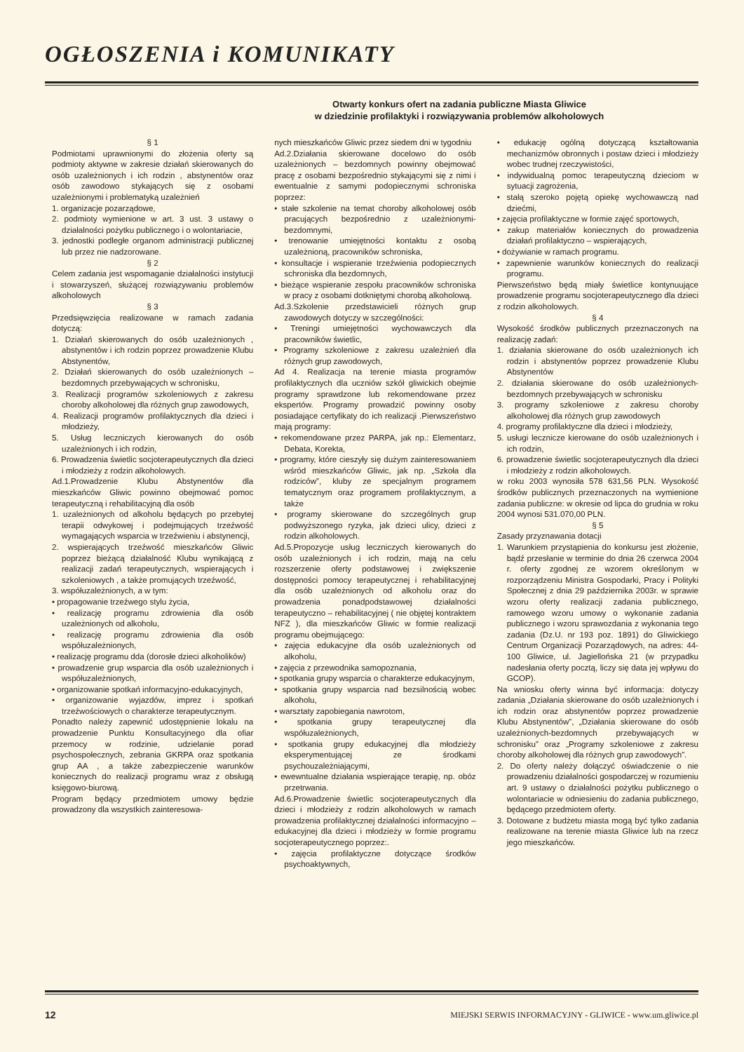OGŁOSZENIA i KOMUNIKATY
Otwarty konkurs ofert na zadania publiczne Miasta Gliwice
w dziedzinie profilaktyki i rozwiązywania problemów alkoholowych
§ 1
Podmiotami uprawnionymi do złożenia oferty są podmioty aktywne w zakresie działań skierowanych do osób uzależnionych i ich rodzin , abstynentów oraz osób zawodowo stykających się z osobami uzależnionymi i problematyką uzależnień
1. organizacje pozarządowe,
2. podmioty wymienione w art. 3 ust. 3 ustawy o działalności pożytku publicznego i o wolontariacie,
3. jednostki podległe organom administracji publicznej lub przez nie nadzorowane.
§ 2
Celem zadania jest wspomaganie działalności instytucji i stowarzyszeń, służącej rozwiązywaniu problemów alkoholowych
§ 3
Przedsięwzięcia realizowane w ramach zadania dotyczą:
1. Działań skierowanych do osób uzależnionych , abstynentów i ich rodzin poprzez prowadzenie Klubu Abstynentów,
2. Działań skierowanych do osób uzależnionych – bezdomnych przebywających w schronisku,
3. Realizacji programów szkoleniowych z zakresu choroby alkoholowej dla różnych grup zawodowych,
4. Realizacji programów profilaktycznych dla dzieci i młodzieży,
5. Usług leczniczych kierowanych do osób uzależnionych i ich rodzin,
6. Prowadzenia świetlic socjoterapeutycznych dla dzieci i młodzieży z rodzin alkoholowych.
Ad.1.Prowadzenie Klubu Abstynentów dla mieszkańców Gliwic powinno obejmować pomoc terapeutyczną i rehabilitacyjną dla osób
1. uzależnionych od alkoholu będących po przebytej terapii odwykowej i podejmujących trzeźwość wymagających wsparcia w trzeźwieniu i abstynencji,
2. wspierających trzeźwość mieszkańców Gliwic poprzez bieżącą działalność Klubu wynikającą z realizacji zadań terapeutycznych, wspierających i szkoleniowych , a także promujących trzeźwość,
3. współuzależnionych, a w tym:
• propagowanie trzeźwego stylu życia,
• realizację programu zdrowienia dla osób uzależnionych od alkoholu,
• realizację programu zdrowienia dla osób współuzależnionych,
• realizację programu dda (dorosłe dzieci alkoholików)
• prowadzenie grup wsparcia dla osób uzależnionych i współuzależnionych,
• organizowanie spotkań informacyjno-edukacyjnych,
• organizowanie wyjazdów, imprez i spotkań trzeźwościowych o charakterze terapeutycznym.
Ponadto należy zapewnić udostępnienie lokalu na prowadzenie Punktu Konsultacyjnego dla ofiar przemocy w rodzinie, udzielanie porad psychospołecznych, zebrania GKRPA oraz spotkania grup AA , a także zabezpieczenie warunków koniecznych do realizacji programu wraz z obsługą księgowo-biurową.
Program będący przedmiotem umowy będzie prowadzony dla wszystkich zainteresowa-
nych mieszkańców Gliwic przez siedem dni w tygodniu
Ad.2.Działania skierowane docelowo do osób uzależnionych – bezdomnych powinny obejmować pracę z osobami bezpośrednio stykającymi się z nimi i ewentualnie z samymi podopiecznymi schroniska poprzez:
• stałe szkolenie na temat choroby alkoholowej osób pracujących bezpośrednio z uzależnionymi-bezdomnymi,
• trenowanie umiejętności kontaktu z osobą uzależnioną, pracowników schroniska,
• konsultacje i wspieranie trzeźwienia podopiecznych schroniska dla bezdomnych,
• bieżące wspieranie zespołu pracowników schroniska w pracy z osobami dotkniętymi chorobą alkoholową.
Ad.3.Szkolenie przedstawicieli różnych grup zawodowych dotyczy w szczególności:
• Treningi umiejętności wychowawczych dla pracowników świetlic,
• Programy szkoleniowe z zakresu uzależnień dla różnych grup zawodowych,
Ad 4. Realizacja na terenie miasta programów profilaktycznych dla uczniów szkół gliwickich obejmie programy sprawdzone lub rekomendowane przez ekspertów. Programy prowadzić powinny osoby posiadające certyfikaty do ich realizacji .Pierwszeństwo mają programy:
• rekomendowane przez PARPA, jak np.: Elementarz, Debata, Korekta,
• programy, które cieszyły się dużym zainteresowaniem wśród mieszkańców Gliwic, jak np. „Szkoła dla rodziców”, kluby ze specjalnym programem tematycznym oraz programem profilaktycznym, a także
• programy skierowane do szczególnych grup podwyższonego ryzyka, jak dzieci ulicy, dzieci z rodzin alkoholowych.
Ad.5.Propozycje usług leczniczych kierowanych do osób uzależnionych i ich rodzin, mają na celu rozszerzenie oferty podstawowej i zwiększenie dostępności pomocy terapeutycznej i rehabilitacyjnej dla osób uzależnionych od alkoholu oraz do prowadzenia ponadpodstawowej działalności terapeutyczno – rehabilitacyjnej ( nie objętej kontraktem NFZ ), dla mieszkańców Gliwic w formie realizacji programu obejmującego:
• zajęcia edukacyjne dla osób uzależnionych od alkoholu,
• zajęcia z przewodnika samopoznania,
• spotkania grupy wsparcia o charakterze edukacyjnym,
• spotkania grupy wsparcia nad bezsilnością wobec alkoholu,
• warsztaty zapobiegania nawrotom,
• spotkania grupy terapeutycznej dla współuzależnionych,
• spotkania grupy edukacyjnej dla młodzieży eksperymentującej ze środkami psychouzależniającymi,
• ewewntualne działania wspierające terapię, np. obóz przetrwania.
Ad.6.Prowadzenie świetlic socjoterapeutycznych dla dzieci i młodzieży z rodzin alkoholowych w ramach prowadzenia profilaktycznej działalności informacyjno – edukacyjnej dla dzieci i młodzieży w formie programu socjoterapeutycznego poprzez:.
• zajęcia profilaktyczne dotyczące środków psychoaktywnych,
• edukację ogólną dotyczącą kształtowania mechanizmów obronnych i postaw dzieci i młodzieży wobec trudnej rzeczywistości,
• indywidualną pomoc terapeutyczną dzieciom w sytuacji zagrożenia,
• stałą szeroko pojętą opiekę wychowawczą nad dziećmi,
• zajęcia profilaktyczne w formie zajęć sportowych,
• zakup materiałów koniecznych do prowadzenia działań profilaktyczno – wspierających,
• dożywianie w ramach programu.
• zapewnienie warunków koniecznych do realizacji programu.
Pierwszeństwo będą miały świetlice kontynuujące prowadzenie programu socjoterapeutycznego dla dzieci z rodzin alkoholowych.
§ 4
Wysokość środków publicznych przeznaczonych na realizację zadań:
1. działania skierowane do osób uzależnionych ich rodzin i abstynentów poprzez prowadzenie Klubu Abstynentów
2. działania skierowane do osób uzależnionych-bezdomnych przebywających w schronisku
3. programy szkoleniowe z zakresu choroby alkoholowej dla różnych grup zawodowych
4. programy profilaktyczne dla dzieci i młodzieży,
5. usługi lecznicze kierowane do osób uzależnionych i ich rodzin,
6. prowadzenie świetlic socjoterapeutycznych dla dzieci i młodzieży z rodzin alkoholowych.
w roku 2003 wynosiła 578 631,56 PLN. Wysokość środków publicznych przeznaczonych na wymienione zadania publiczne: w okresie od lipca do grudnia w roku 2004 wynosi 531.070,00 PLN.
§ 5
Zasady przyznawania dotacji
1. Warunkiem przystąpienia do konkursu jest złożenie, bądź przesłanie w terminie do dnia 26 czerwca 2004 r. oferty zgodnej ze wzorem określonym w rozporządzeniu Ministra Gospodarki, Pracy i Polityki Społecznej z dnia 29 października 2003r. w sprawie wzoru oferty realizacji zadania publicznego, ramowego wzoru umowy o wykonanie zadania publicznego i wzoru sprawozdania z wykonania tego zadania (Dz.U. nr 193 poz. 1891) do Gliwickiego Centrum Organizacji Pozarządowych, na adres: 44-100 Gliwice, ul. Jagiellońska 21 (w przypadku nadesłania oferty pocztą, liczy się data jej wpływu do GCOP).
Na wniosku oferty winna być informacja: dotyczy zadania „Działania skierowane do osób uzależnionych i ich rodzin oraz abstynentów poprzez prowadzenie Klubu Abstynentów”, „Działania skierowane do osób uzależnionych-bezdomnych przebywających w schronisku” oraz „Programy szkoleniowe z zakresu choroby alkoholowej dla różnych grup zawodowych”.
2. Do oferty należy dołączyć oświadczenie o nie prowadzeniu działalności gospodarczej w rozumieniu art. 9 ustawy o działalności pożytku publicznego o wolontariacie w odniesieniu do zadania publicznego, będącego przedmiotem oferty.
3. Dotowane z budżetu miasta mogą być tylko zadania realizowane na terenie miasta Gliwice lub na rzecz jego mieszkańców.
12 MIEJSKI SERWIS INFORMACYJNY - GLIWICE - www.um.gliwice.pl